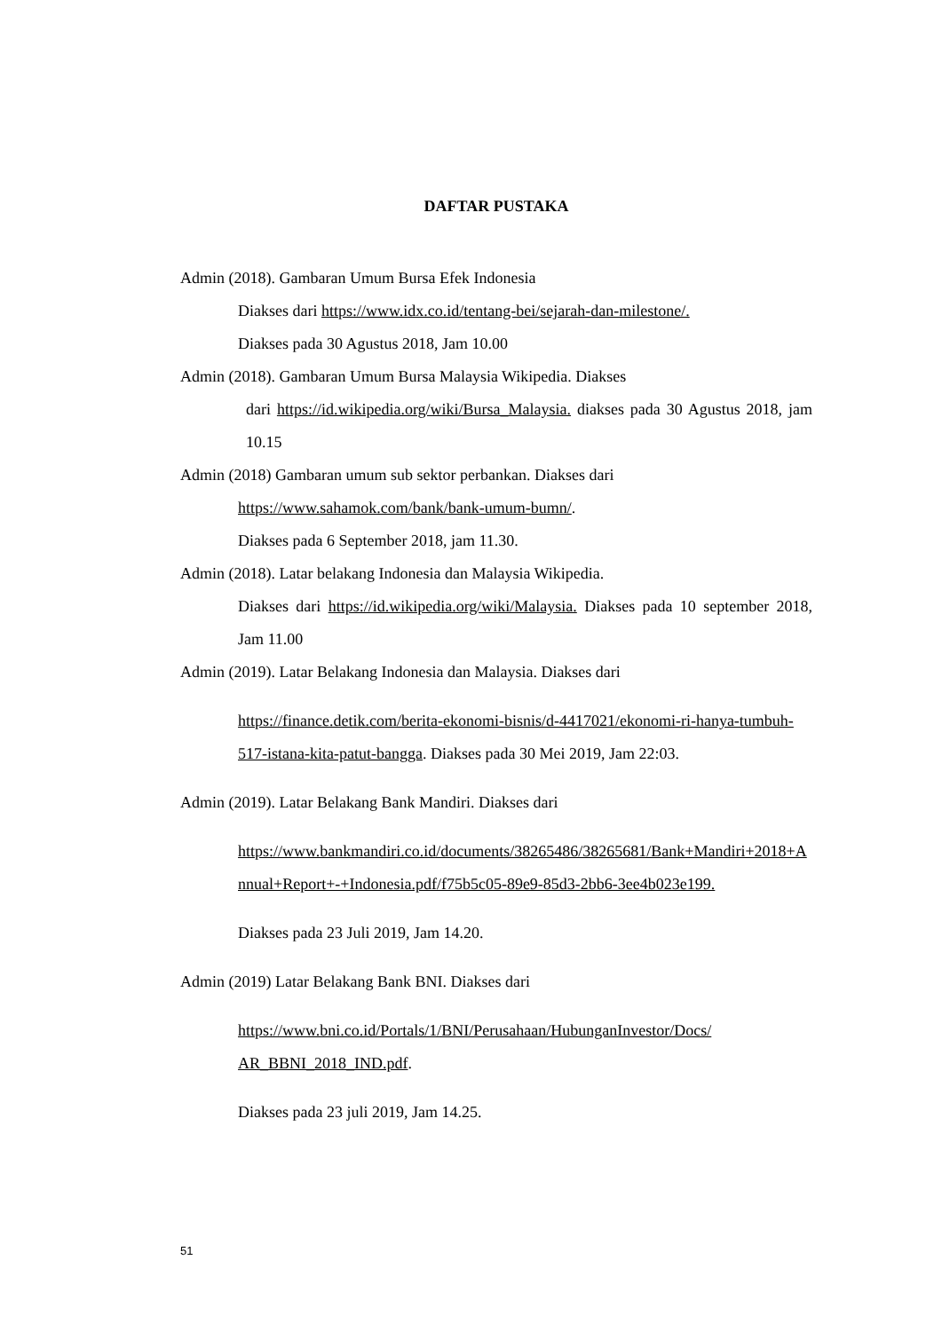DAFTAR PUSTAKA
Admin (2018). Gambaran Umum Bursa Efek Indonesia
Diakses dari https://www.idx.co.id/tentang-bei/sejarah-dan-milestone/.
Diakses pada 30 Agustus 2018, Jam 10.00
Admin (2018). Gambaran Umum Bursa Malaysia Wikipedia. Diakses
dari https://id.wikipedia.org/wiki/Bursa_Malaysia. diakses pada 30 Agustus 2018, jam 10.15
Admin (2018) Gambaran umum sub sektor perbankan. Diakses dari
https://www.sahamok.com/bank/bank-umum-bumn/.
Diakses pada 6 September 2018, jam 11.30.
Admin (2018). Latar belakang Indonesia dan Malaysia Wikipedia.
Diakses dari https://id.wikipedia.org/wiki/Malaysia. Diakses pada 10 september 2018, Jam 11.00
Admin (2019). Latar Belakang Indonesia dan Malaysia. Diakses dari
https://finance.detik.com/berita-ekonomi-bisnis/d-4417021/ekonomi-ri-hanya-tumbuh-517-istana-kita-patut-bangga. Diakses pada 30 Mei 2019, Jam 22:03.
Admin (2019). Latar Belakang Bank Mandiri. Diakses dari
https://www.bankmandiri.co.id/documents/38265486/38265681/Bank+Mandiri+2018+Annual+Report+-+Indonesia.pdf/f75b5c05-89e9-85d3-2bb6-3ee4b023e199.
Diakses pada 23 Juli 2019, Jam 14.20.
Admin (2019) Latar Belakang Bank BNI. Diakses dari
https://www.bni.co.id/Portals/1/BNI/Perusahaan/HubunganInvestor/Docs/ AR_BBNI_2018_IND.pdf.
Diakses pada 23 juli 2019, Jam 14.25.
51